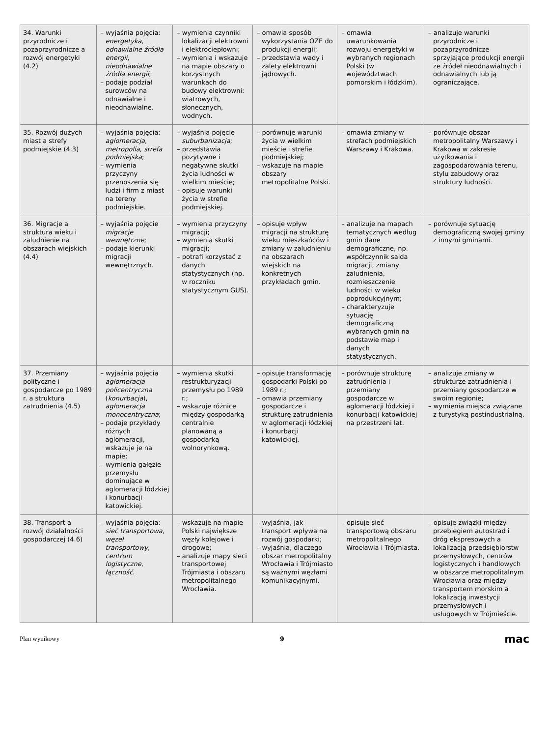| 34. Warunki przyrodnicze i pozaprzyrodnicze a rozwój energetyki (4.2) | – wyjaśnia pojęcia: energetyka , odnawialne źródła energii , nieodnawialne źródła energii ; – podaje podział surowców na odnawialne i nieodnawialne. | – wymienia czynniki lokalizacji elektrowni i elektrociepłowni; – wymienia i wskazuje na mapie obszary o korzystnych warunkach do budowy elektrowni: wiatrowych, słonecznych, wodnych. | – omawia sposób wykorzystania OZE do produkcji energii; – przedstawia wady i zalety elektrowni jądrowych. | – omawia uwarunkowania rozwoju energetyki w wybranych regionach Polski (w województwach pomorskim i łódzkim). | – analizuje warunki przyrodnicze i pozaprzyrodnicze sprzyjające produkcji energii ze źródeł nieodnawialnych i odnawialnych lub ją ograniczające. |
| 35. Rozwój dużych miast a strefy podmiejskie (4.3) | – wyjaśnia pojęcia: aglomeracja , metropolia , strefa podmiejska ; – wymienia przyczyny przenoszenia się ludzi i firm z miast na tereny podmiejskie. | – wyjaśnia pojęcie suburbanizacja ; – przedstawia pozytywne i negatywne skutki życia ludności w wielkim mieście; – opisuje warunki życia w strefie podmiejskiej. | – porównuje warunki życia w wielkim mieście i strefie podmiejskiej; – wskazuje na mapie obszary metropolitalne Polski. | – omawia zmiany w strefach podmiejskich Warszawy i Krakowa. | – porównuje obszar metropolitalny Warszawy i Krakowa w zakresie użytkowania i zagospodarowania terenu, stylu zabudowy oraz struktury ludności. |
| 36. Migracje a struktura wieku i zaludnienie na obszarach wiejskich (4.4) | – wyjaśnia pojęcie migracje wewnętrzne ; – podaje kierunki migracji wewnętrznych. | – wymienia przyczyny migracji; – wymienia skutki migracji; – potrafi korzystać z danych statystycznych (np. w roczniku statystycznym GUS). | – opisuje wpływ migracji na strukturę wieku mieszkańców i zmiany w zaludnieniu na obszarach wiejskich na konkretnych przykładach gmin. | – analizuje na mapach tematycznych według gmin dane demograficzne, np. współczynnik salda migracji, zmiany zaludnienia, rozmieszczenie ludności w wieku poprodukcyjnym; – charakteryzuje sytuację demograficzną wybranych gmin na podstawie map i danych statystycznych. | – porównuje sytuację demograficzną swojej gminy z innymi gminami. |
| 37. Przemiany polityczne i gospodarcze po 1989 r. a struktura zatrudnienia (4.5) | – wyjaśnia pojęcia aglomeracja policentryczna ( konurbacja ), aglomeracja monocentryczna ; – podaje przykłady różnych aglomeracji, wskazuje je na mapie; – wymienia gałęzie przemysłu dominujące w aglomeracji łódzkiej i konurbacji katowickiej. | – wymienia skutki restrukturyzacji przemysłu po 1989 r.; – wskazuje różnice między gospodarką centralnie planowaną a gospodarką wolnorynkową. | – opisuje transformację gospodarki Polski po 1989 r.; – omawia przemiany gospodarcze i strukturę zatrudnienia w aglomeracji łódzkiej i konurbacji katowickiej. | – porównuje strukturę zatrudnienia i przemiany gospodarcze w aglomeracji łódzkiej i konurbacji katowickiej na przestrzeni lat. | – analizuje zmiany w strukturze zatrudnienia i przemiany gospodarcze w swoim regionie; – wymienia miejsca związane z turystyką postindustrialną. |
| 38. Transport a rozwój działalności gospodarczej (4.6) | – wyjaśnia pojęcia: sieć transportowa , węzeł transportowy , centrum logistyczne , łączność . | – wskazuje na mapie Polski największe węzły kolejowe i drogowe; – analizuje mapy sieci transportowej Trójmiasta i obszaru metropolitalnego Wrocławia. | – wyjaśnia, jak transport wpływa na rozwój gospodarki; – wyjaśnia, dlaczego obszar metropolitalny Wrocławia i Trójmiasto są ważnymi węzłami komunikacyjnymi. | – opisuje sieć transportową obszaru metropolitalnego Wrocławia i Trójmiasta. | – opisuje związki między przebiegiem autostrad i dróg ekspresowych a lokalizacją przedsiębiorstw przemysłowych, centrów logistycznych i handlowych w obszarze metropolitalnym Wrocławia oraz między transportem morskim a lokalizacją inwestycji przemysłowych i usługowych w Trójmieście. |
Plan wynikowy 9 mac